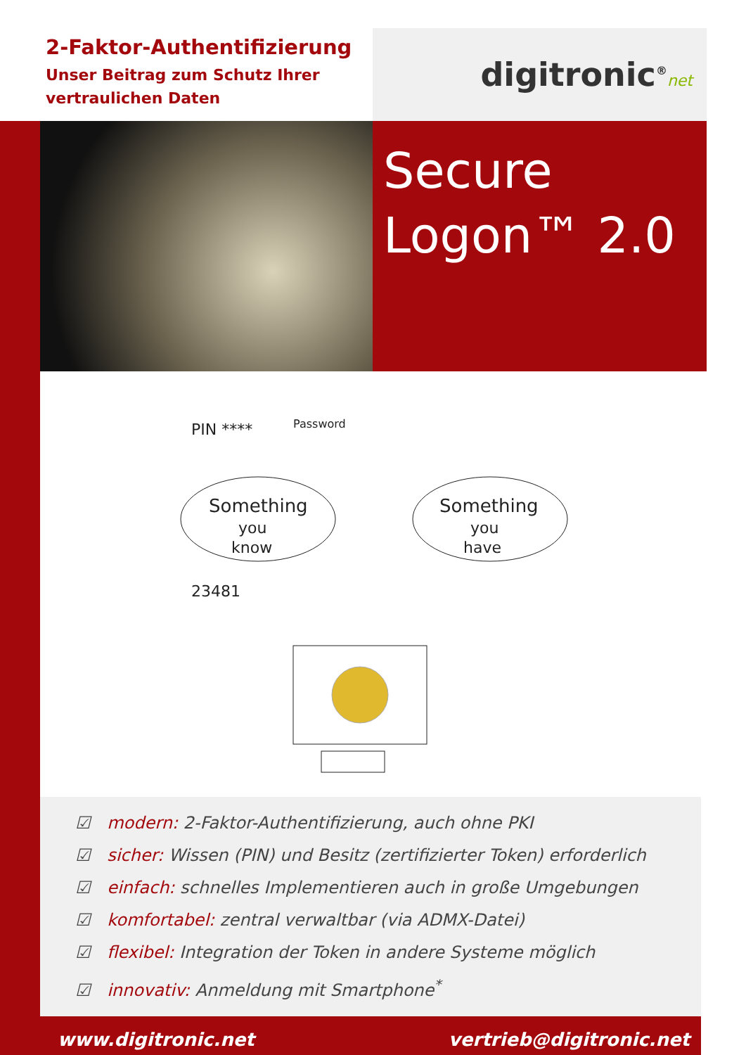2-Faktor-Authentifizierung
Unser Beitrag zum Schutz Ihrer vertraulichen Daten
digitronic<sup>®</sup>net
Secure
Logon™ 2.0
Something
you
know
Something
you
have
PIN ****
Password
23481
☑ modern: 2-Faktor-Authentifizierung, auch ohne PKI
☑ sicher: Wissen (PIN) und Besitz (zertifizierter Token) erforderlich
☑ einfach: schnelles Implementieren auch in große Umgebungen
☑ komfortabel: zentral verwaltbar (via ADMX-Datei)
☑ flexibel: Integration der Token in andere Systeme möglich
☑ innovativ: Anmeldung mit Smartphone<sup>*</sup>
www.digitronic.net vertrieb@digitronic.net